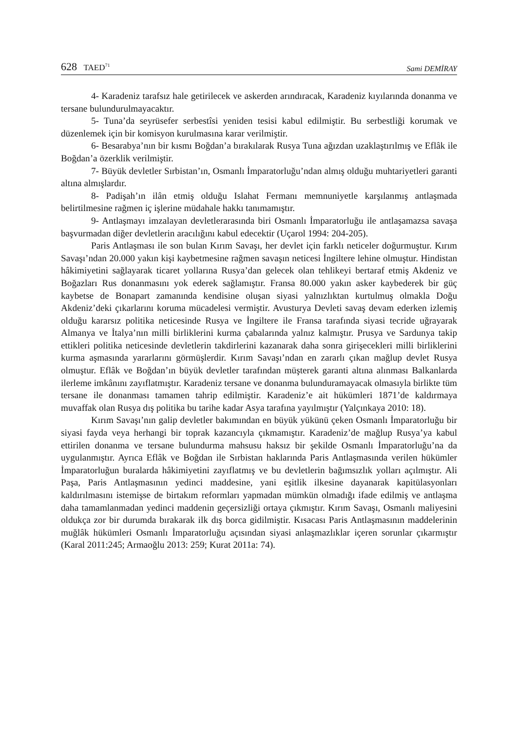628 TAED<sup>71</sup>
Sami DEMİRAY
4- Karadeniz tarafsız hale getirilecek ve askerden arındıracak, Karadeniz kıyılarında donanma ve tersane bulundurulmayacaktır.
5- Tuna’da seyrüsefer serbestîsi yeniden tesisi kabul edilmiştir. Bu serbestliği korumak ve düzenlemek için bir komisyon kurulmasına karar verilmiştir.
6- Besarabya’nın bir kısmı Boğdan’a bırakılarak Rusya Tuna ağızdan uzaklaştırılmış ve Eflâk ile Boğdan’a özerklik verilmiştir.
7- Büyük devletler Sırbistan’ın, Osmanlı İmparatorluğu’ndan almış olduğu muhtariyetleri garanti altına almışlardır.
8- Padişah’ın ilân etmiş olduğu Islahat Fermanı memnuniyetle karşılanmış antlaşmada belirtilmesine rağmen iç işlerine müdahale hakkı tanımamıştır.
9- Antlaşmayı imzalayan devletlerarasında biri Osmanlı İmparatorluğu ile antlaşamazsa savaşa başvurmadan diğer devletlerin aracılığını kabul edecektir (Uçarol 1994: 204-205).
Paris Antlaşması ile son bulan Kırım Savaşı, her devlet için farklı neticeler doğurmuştur. Kırım Savaşı’ndan 20.000 yakın kişi kaybetmesine rağmen savaşın neticesi İngiltere lehine olmuştur. Hindistan hâkimiyetini sağlayarak ticaret yollarına Rusya’dan gelecek olan tehlikeyi bertaraf etmiş Akdeniz ve Boğazları Rus donanmasını yok ederek sağlamıştır. Fransa 80.000 yakın asker kaybederek bir güç kaybetse de Bonapart zamanında kendisine oluşan siyasi yalnızlıktan kurtulmuş olmakla Doğu Akdeniz’deki çıkarlarını koruma mücadelesi vermiştir. Avusturya Devleti savaş devam ederken izlemiş olduğu kararsız politika neticesinde Rusya ve İngiltere ile Fransa tarafında siyasi tecride uğrayarak Almanya ve İtalya’nın milli birliklerini kurma çabalarında yalnız kalmıştır. Prusya ve Sardunya takip ettikleri politika neticesinde devletlerin takdirlerini kazanarak daha sonra girişecekleri milli birliklerini kurma aşmasında yararlarını görmüşlerdir. Kırım Savaşı’ndan en zararlı çıkan mağlup devlet Rusya olmuştur. Eflâk ve Boğdan’ın büyük devletler tarafından müşterek garanti altına alınması Balkanlarda ilerleme imkânını zayıflatmıştır. Karadeniz tersane ve donanma bulunduramayacak olmasıyla birlikte tüm tersane ile donanması tamamen tahrip edilmiştir. Karadeniz’e ait hükümleri 1871’de kaldırmaya muvaffak olan Rusya dış politika bu tarihe kadar Asya tarafına yayılmıştır (Yalçınkaya 2010: 18).
Kırım Savaşı’nın galip devletler bakımından en büyük yükünü çeken Osmanlı İmparatorluğu bir siyasi fayda veya herhangi bir toprak kazancıyla çıkmamıştır. Karadeniz’de mağlup Rusya’ya kabul ettirilen donanma ve tersane bulundurma mahsusu haksız bir şekilde Osmanlı İmparatorluğu’na da uygulanmıştır. Ayrıca Eflâk ve Boğdan ile Sırbistan haklarında Paris Antlaşmasında verilen hükümler İmparatorluğun buralarda hâkimiyetini zayıflatmış ve bu devletlerin bağımsızlık yolları açılmıştır. Ali Paşa, Paris Antlaşmasının yedinci maddesine, yani eşitlik ilkesine dayanarak kapitülasyonları kaldırılmasını istemişse de birtakım reformları yapmadan mümkün olmadığı ifade edilmiş ve antlaşma daha tamamlanmadan yedinci maddenin geçersizliği ortaya çıkmıştır. Kırım Savaşı, Osmanlı maliyesini oldukça zor bir durumda bırakarak ilk dış borca gidilmiştir. Kısacası Paris Antlaşmasının maddelerinin muğlâk hükümleri Osmanlı İmparatorluğu açısından siyasi anlaşmazlıklar içeren sorunlar çıkarmıştır (Karal 2011:245; Armaoğlu 2013: 259; Kurat 2011a: 74).